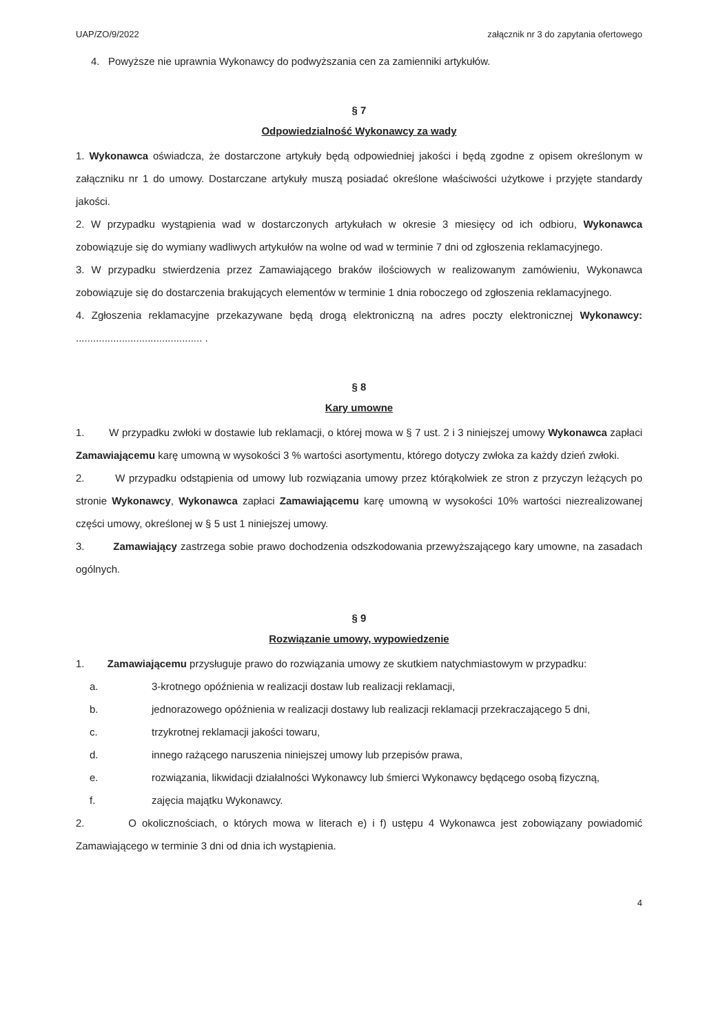UAP/ZO/9/2022 załącznik nr 3 do zapytania ofertowego
4. Powyższe nie uprawnia Wykonawcy do podwyższania cen za zamienniki artykułów.
§ 7
Odpowiedzialność Wykonawcy za wady
1. Wykonawca oświadcza, że dostarczone artykuły będą odpowiedniej jakości i będą zgodne z opisem określonym w załączniku nr 1 do umowy. Dostarczane artykuły muszą posiadać określone właściwości użytkowe i przyjęte standardy jakości.
2. W przypadku wystąpienia wad w dostarczonych artykułach w okresie 3 miesięcy od ich odbioru, Wykonawca zobowiązuje się do wymiany wadliwych artykułów na wolne od wad w terminie 7 dni od zgłoszenia reklamacyjnego.
3. W przypadku stwierdzenia przez Zamawiającego braków ilościowych w realizowanym zamówieniu, Wykonawca zobowiązuje się do dostarczenia brakujących elementów w terminie 1 dnia roboczego od zgłoszenia reklamacyjnego.
4. Zgłoszenia reklamacyjne przekazywane będą drogą elektroniczną na adres poczty elektronicznej Wykonawcy: ............................................ .
§ 8
Kary umowne
1. W przypadku zwłoki w dostawie lub reklamacji, o której mowa w § 7 ust. 2 i 3 niniejszej umowy Wykonawca zapłaci Zamawiającemu karę umowną w wysokości 3 % wartości asortymentu, którego dotyczy zwłoka za każdy dzień zwłoki.
2. W przypadku odstąpienia od umowy lub rozwiązania umowy przez którąkolwiek ze stron z przyczyn leżących po stronie Wykonawcy, Wykonawca zapłaci Zamawiającemu karę umowną w wysokości 10% wartości niezrealizowanej części umowy, określonej w § 5 ust 1 niniejszej umowy.
3. Zamawiający zastrzega sobie prawo dochodzenia odszkodowania przewyższającego kary umowne, na zasadach ogólnych.
§ 9
Rozwiązanie umowy, wypowiedzenie
1. Zamawiającemu przysługuje prawo do rozwiązania umowy ze skutkiem natychmiastowym w przypadku:
a. 3-krotnego opóźnienia w realizacji dostaw lub realizacji reklamacji,
b. jednorazowego opóźnienia w realizacji dostawy lub realizacji reklamacji przekraczającego 5 dni,
c. trzykrotnej reklamacji jakości towaru,
d. innego rażącego naruszenia niniejszej umowy lub przepisów prawa,
e. rozwiązania, likwidacji działalności Wykonawcy lub śmierci Wykonawcy będącego osobą fizyczną,
f. zajęcia majątku Wykonawcy.
2. O okolicznościach, o których mowa w literach e) i f) ustępu 4 Wykonawca jest zobowiązany powiadomić Zamawiającego w terminie 3 dni od dnia ich wystąpienia.
4